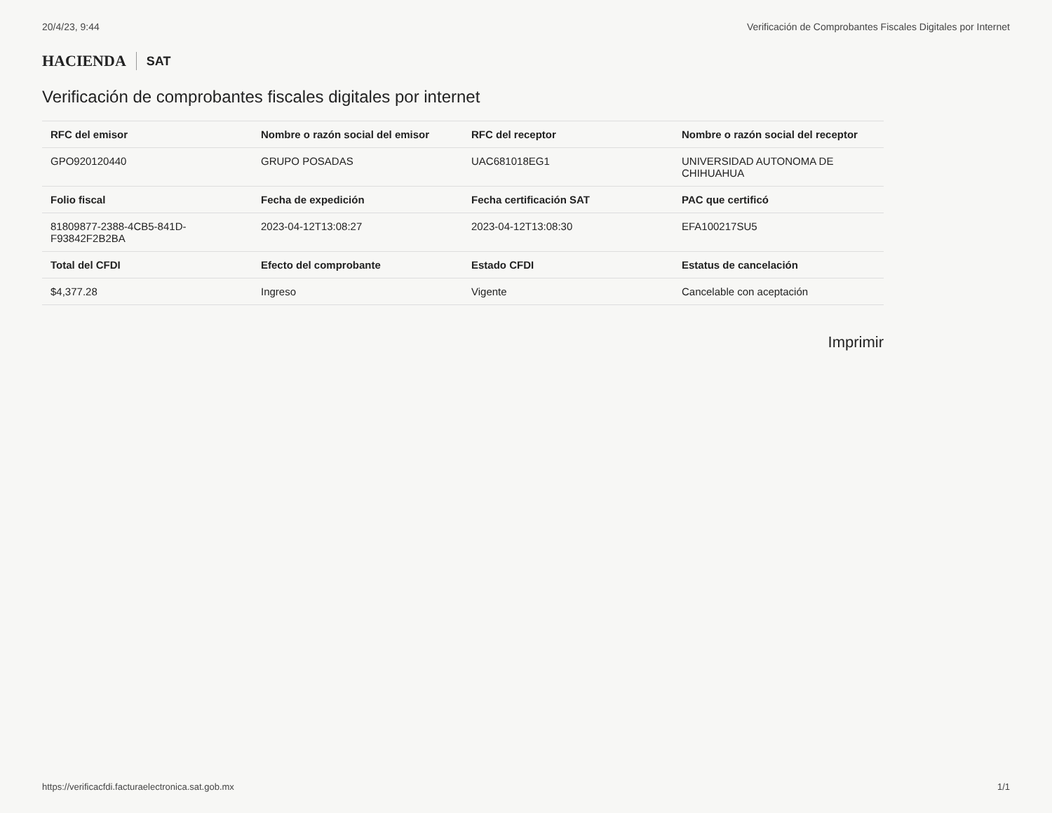20/4/23, 9:44 Verificación de Comprobantes Fiscales Digitales por Internet
HACIENDA SAT
Verificación de comprobantes fiscales digitales por internet
| RFC del emisor | Nombre o razón social del emisor | RFC del receptor | Nombre o razón social del receptor |
| --- | --- | --- | --- |
| GPO920120440 | GRUPO POSADAS | UAC681018EG1 | UNIVERSIDAD AUTONOMA DE CHIHUAHUA |
| Folio fiscal | Fecha de expedición | Fecha certificación SAT | PAC que certificó |
| 81809877-2388-4CB5-841D-F93842F2B2BA | 2023-04-12T13:08:27 | 2023-04-12T13:08:30 | EFA100217SU5 |
| Total del CFDI | Efecto del comprobante | Estado CFDI | Estatus de cancelación |
| $4,377.28 | Ingreso | Vigente | Cancelable con aceptación |
Imprimir
https://verificacfdi.facturaelectronica.sat.gob.mx 1/1